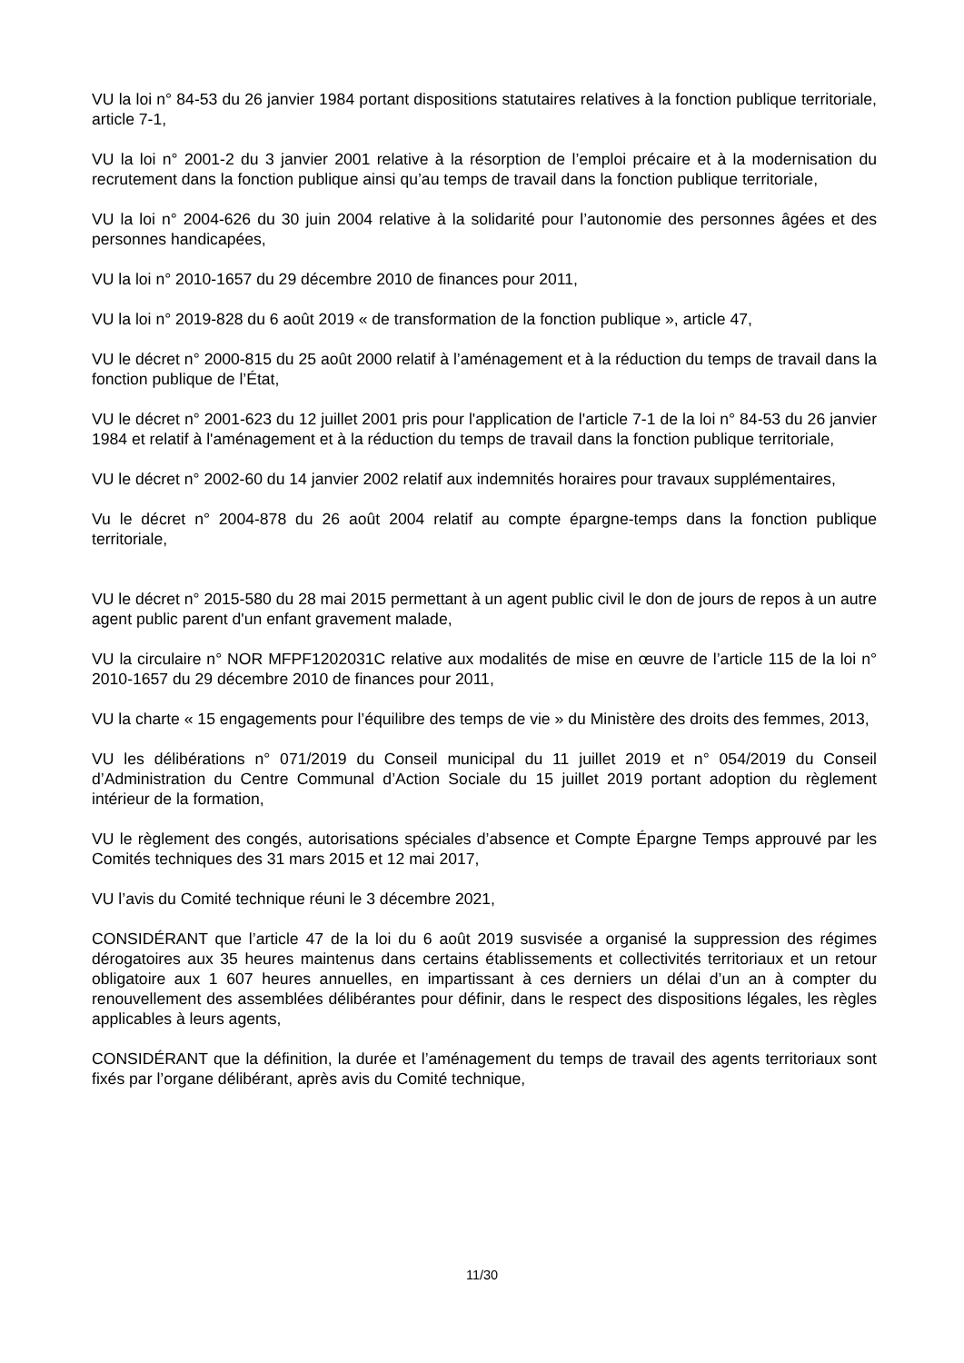VU la loi n° 84-53 du 26 janvier 1984 portant dispositions statutaires relatives à la fonction publique territoriale, article 7-1,
VU la loi n° 2001-2 du 3 janvier 2001 relative à la résorption de l’emploi précaire et à la modernisation du recrutement dans la fonction publique ainsi qu’au temps de travail dans la fonction publique territoriale,
VU la loi n° 2004-626 du 30 juin 2004 relative à la solidarité pour l’autonomie des personnes âgées et des personnes handicapées,
VU la loi n° 2010-1657 du 29 décembre 2010 de finances pour 2011,
VU la loi n° 2019-828 du 6 août 2019 « de transformation de la fonction publique », article 47,
VU le décret n° 2000-815 du 25 août 2000 relatif à l’aménagement et à la réduction du temps de travail dans la fonction publique de l’État,
VU le décret n° 2001-623 du 12 juillet 2001 pris pour l'application de l'article 7-1 de la loi n° 84-53 du 26 janvier 1984 et relatif à l'aménagement et à la réduction du temps de travail dans la fonction publique territoriale,
VU le décret n° 2002-60 du 14 janvier 2002 relatif aux indemnités horaires pour travaux supplémentaires,
Vu le décret n° 2004-878 du 26 août 2004 relatif au compte épargne-temps dans la fonction publique territoriale,
VU le décret n° 2015-580 du 28 mai 2015 permettant à un agent public civil le don de jours de repos à un autre agent public parent d'un enfant gravement malade,
VU la circulaire n° NOR MFPF1202031C relative aux modalités de mise en œuvre de l’article 115 de la loi n° 2010-1657 du 29 décembre 2010 de finances pour 2011,
VU la charte « 15 engagements pour l’équilibre des temps de vie » du Ministère des droits des femmes, 2013,
VU les délibérations n° 071/2019 du Conseil municipal du 11 juillet 2019 et n° 054/2019 du Conseil d’Administration du Centre Communal d’Action Sociale du 15 juillet 2019 portant adoption du règlement intérieur de la formation,
VU le règlement des congés, autorisations spéciales d’absence et Compte Épargne Temps approuvé par les Comités techniques des 31 mars 2015 et 12 mai 2017,
VU l’avis du Comité technique réuni le 3 décembre 2021,
CONSIDÉRANT que l’article 47 de la loi du 6 août 2019 susvisée a organisé la suppression des régimes dérogatoires aux 35 heures maintenus dans certains établissements et collectivités territoriaux et un retour obligatoire aux 1 607 heures annuelles, en impartissant à ces derniers un délai d’un an à compter du renouvellement des assemblées délibérantes pour définir, dans le respect des dispositions légales, les règles applicables à leurs agents,
CONSIDÉRANT que la définition, la durée et l’aménagement du temps de travail des agents territoriaux sont fixés par l’organe délibérant, après avis du Comité technique,
11/30